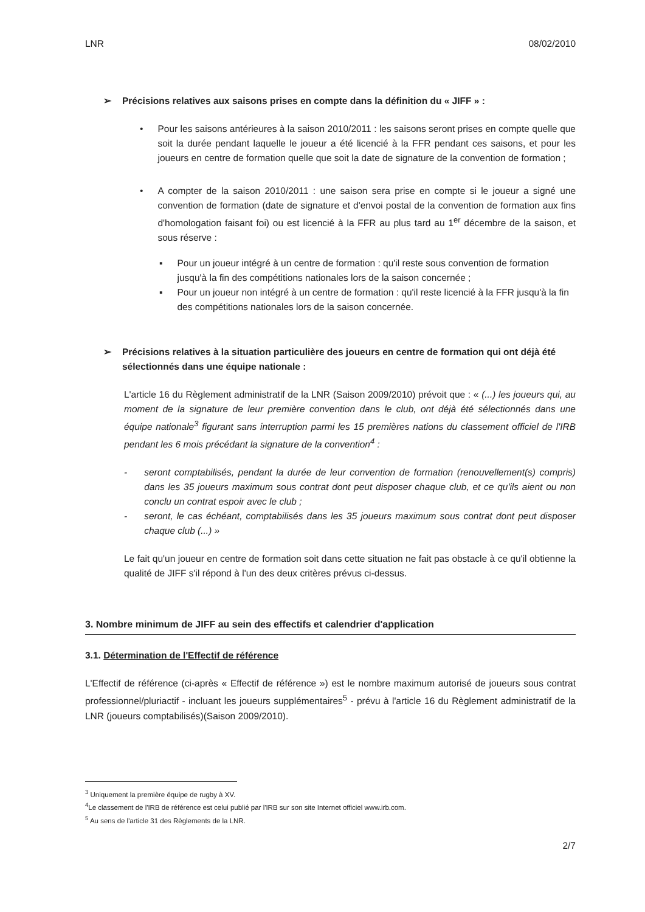LNR 08/02/2010
➢ Précisions relatives aux saisons prises en compte dans la définition du « JIFF » :
• Pour les saisons antérieures à la saison 2010/2011 : les saisons seront prises en compte quelle que soit la durée pendant laquelle le joueur a été licencié à la FFR pendant ces saisons, et pour les joueurs en centre de formation quelle que soit la date de signature de la convention de formation ;
• A compter de la saison 2010/2011 : une saison sera prise en compte si le joueur a signé une convention de formation (date de signature et d'envoi postal de la convention de formation aux fins d'homologation faisant foi) ou est licencié à la FFR au plus tard au 1<sup>er</sup> décembre de la saison, et sous réserve :
▪ Pour un joueur intégré à un centre de formation : qu'il reste sous convention de formation jusqu'à la fin des compétitions nationales lors de la saison concernée ;
▪ Pour un joueur non intégré à un centre de formation : qu'il reste licencié à la FFR jusqu'à la fin des compétitions nationales lors de la saison concernée.
➢ Précisions relatives à la situation particulière des joueurs en centre de formation qui ont déjà été sélectionnés dans une équipe nationale :
L'article 16 du Règlement administratif de la LNR (Saison 2009/2010) prévoit que : « (...) les joueurs qui, au moment de la signature de leur première convention dans le club, ont déjà été sélectionnés dans une équipe nationale<sup>3</sup> figurant sans interruption parmi les 15 premières nations du classement officiel de l'IRB pendant les 6 mois précédant la signature de la convention<sup>4</sup> :
- seront comptabilisés, pendant la durée de leur convention de formation (renouvellement(s) compris) dans les 35 joueurs maximum sous contrat dont peut disposer chaque club, et ce qu'ils aient ou non conclu un contrat espoir avec le club ;
- seront, le cas échéant, comptabilisés dans les 35 joueurs maximum sous contrat dont peut disposer chaque club (...) »
Le fait qu'un joueur en centre de formation soit dans cette situation ne fait pas obstacle à ce qu'il obtienne la qualité de JIFF s'il répond à l'un des deux critères prévus ci-dessus.
3. Nombre minimum de JIFF au sein des effectifs et calendrier d'application
3.1. Détermination de l'Effectif de référence
L'Effectif de référence (ci-après « Effectif de référence ») est le nombre maximum autorisé de joueurs sous contrat professionnel/pluriactif - incluant les joueurs supplémentaires<sup>5</sup> - prévu à l'article 16 du Règlement administratif de la LNR (joueurs comptabilisés)(Saison 2009/2010).
<sup>3</sup> Uniquement la première équipe de rugby à XV.
<sup>4</sup> Le classement de l'IRB de référence est celui publié par l'IRB sur son site Internet officiel www.irb.com.
<sup>5</sup> Au sens de l'article 31 des Règlements de la LNR.
2/7